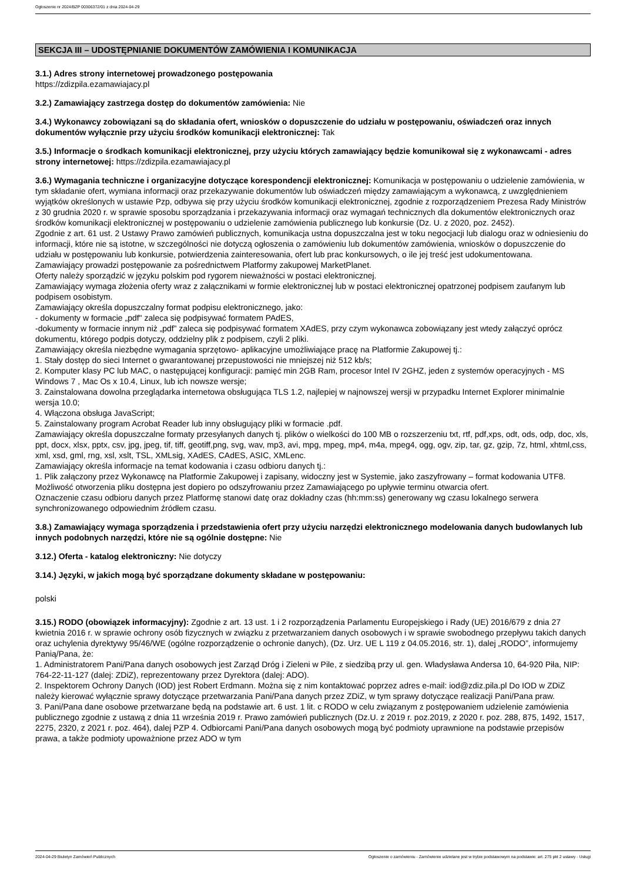Ogłoszenie nr 2024/BZP 00306372/01 z dnia 2024-04-29
SEKCJA III – UDOSTĘPNIANIE DOKUMENTÓW ZAMÓWIENIA I KOMUNIKACJA
3.1.) Adres strony internetowej prowadzonego postępowania
https://zdizpila.ezamawiajacy.pl
3.2.) Zamawiający zastrzega dostęp do dokumentów zamówienia: Nie
3.4.) Wykonawcy zobowiązani są do składania ofert, wniosków o dopuszczenie do udziału w postępowaniu, oświadczeń oraz innych dokumentów wyłącznie przy użyciu środków komunikacji elektronicznej: Tak
3.5.) Informacje o środkach komunikacji elektronicznej, przy użyciu których zamawiający będzie komunikował się z wykonawcami - adres strony internetowej: https://zdizpila.ezamawiajacy.pl
3.6.) Wymagania techniczne i organizacyjne dotyczące korespondencji elektronicznej: Komunikacja w postępowaniu o udzielenie zamówienia, w tym składanie ofert, wymiana informacji oraz przekazywanie dokumentów lub oświadczeń między zamawiającym a wykonawcą, z uwzględnieniem wyjątków określonych w ustawie Pzp, odbywa się przy użyciu środków komunikacji elektronicznej, zgodnie z rozporządzeniem Prezesa Rady Ministrów z 30 grudnia 2020 r. w sprawie sposobu sporządzania i przekazywania informacji oraz wymagań technicznych dla dokumentów elektronicznych oraz środków komunikacji elektronicznej w postępowaniu o udzielenie zamówienia publicznego lub konkursie (Dz. U. z 2020, poz. 2452).
Zgodnie z art. 61 ust. 2 Ustawy Prawo zamówień publicznych, komunikacja ustna dopuszczalna jest w toku negocjacji lub dialogu oraz w odniesieniu do informacji, które nie są istotne, w szczególności nie dotyczą ogłoszenia o zamówieniu lub dokumentów zamówienia, wniosków o dopuszczenie do udziału w postępowaniu lub konkursie, potwierdzenia zainteresowania, ofert lub prac konkursowych, o ile jej treść jest udokumentowana.
Zamawiający prowadzi postępowanie za pośrednictwem Platformy zakupowej MarketPlanet.
Oferty należy sporządzić w języku polskim pod rygorem nieważności w postaci elektronicznej.
Zamawiający wymaga złożenia oferty wraz z załącznikami w formie elektronicznej lub w postaci elektronicznej opatrzonej podpisem zaufanym lub podpisem osobistym.
Zamawiający określa dopuszczalny format podpisu elektronicznego, jako:
- dokumenty w formacie „pdf" zaleca się podpisywać formatem PAdES,
-dokumenty w formacie innym niż „pdf” zaleca się podpisywać formatem XAdES, przy czym wykonawca zobowiązany jest wtedy załączyć oprócz dokumentu, którego podpis dotyczy, oddzielny plik z podpisem, czyli 2 pliki.
Zamawiający określa niezbędne wymagania sprzętowo- aplikacyjne umożliwiające pracę na Platformie Zakupowej tj.:
1. Stały dostęp do sieci Internet o gwarantowanej przepustowości nie mniejszej niż 512 kb/s;
2. Komputer klasy PC lub MAC, o następującej konfiguracji: pamięć min 2GB Ram, procesor Intel IV 2GHZ, jeden z systemów operacyjnych - MS Windows 7 , Mac Os x 10.4, Linux, lub ich nowsze wersje;
3. Zainstalowana dowolna przeglądarka internetowa obsługująca TLS 1.2, najlepiej w najnowszej wersji w przypadku Internet Explorer minimalnie wersja 10.0;
4. Włączona obsługa JavaScript;
5. Zainstalowany program Acrobat Reader lub inny obsługujący pliki w formacie .pdf.
Zamawiający określa dopuszczalne formaty przesyłanych danych tj. plików o wielkości do 100 MB o rozszerzeniu txt, rtf, pdf,xps, odt, ods, odp, doc, xls, ppt, docx, xlsx, pptx, csv, jpg, jpeg, tif, tiff, geotiff,png, svg, wav, mp3, avi, mpg, mpeg, mp4, m4a, mpeg4, ogg, ogv, zip, tar, gz, gzip, 7z, html, xhtml,css, xml, xsd, gml, rng, xsl, xslt, TSL, XMLsig, XAdES, CAdES, ASIC, XMLenc.
Zamawiający określa informacje na temat kodowania i czasu odbioru danych tj.:
1. Plik załączony przez Wykonawcę na Platformie Zakupowej i zapisany, widoczny jest w Systemie, jako zaszyfrowany – format kodowania UTF8. Możliwość otworzenia pliku dostępna jest dopiero po odszyfrowaniu przez Zamawiającego po upływie terminu otwarcia ofert.
Oznaczenie czasu odbioru danych przez Platformę stanowi datę oraz dokładny czas (hh:mm:ss) generowany wg czasu lokalnego serwera synchronizowanego odpowiednim źródłem czasu.
3.8.) Zamawiający wymaga sporządzenia i przedstawienia ofert przy użyciu narzędzi elektronicznego modelowania danych budowlanych lub innych podobnych narzędzi, które nie są ogólnie dostępne: Nie
3.12.) Oferta - katalog elektroniczny: Nie dotyczy
3.14.) Języki, w jakich mogą być sporządzane dokumenty składane w postępowaniu:
polski
3.15.) RODO (obowiązek informacyjny): Zgodnie z art. 13 ust. 1 i 2 rozporządzenia Parlamentu Europejskiego i Rady (UE) 2016/679 z dnia 27 kwietnia 2016 r. w sprawie ochrony osób fizycznych w związku z przetwarzaniem danych osobowych i w sprawie swobodnego przepływu takich danych oraz uchylenia dyrektywy 95/46/WE (ogólne rozporządzenie o ochronie danych), (Dz. Urz. UE L 119 z 04.05.2016, str. 1), dalej „RODO”, informujemy Panią/Pana, że:
1. Administratorem Pani/Pana danych osobowych jest Zarząd Dróg i Zieleni w Pile, z siedzibą przy ul. gen. Władysława Andersa 10, 64-920 Piła, NIP: 764-22-11-127 (dalej: ZDiZ), reprezentowany przez Dyrektora (dalej: ADO).
2. Inspektorem Ochrony Danych (IOD) jest Robert Erdmann. Można się z nim kontaktować poprzez adres e-mail: iod@zdiz.pila.pl Do IOD w ZDiZ należy kierować wyłącznie sprawy dotyczące przetwarzania Pani/Pana danych przez ZDiZ, w tym sprawy dotyczące realizacji Pani/Pana praw.
3. Pani/Pana dane osobowe przetwarzane będą na podstawie art. 6 ust. 1 lit. c RODO w celu związanym z postępowaniem udzielenie zamówienia publicznego zgodnie z ustawą z dnia 11 września 2019 r. Prawo zamówień publicznych (Dz.U. z 2019 r. poz.2019, z 2020 r. poz. 288, 875, 1492, 1517, 2275, 2320, z 2021 r. poz. 464), dalej PZP 4. Odbiorcami Pani/Pana danych osobowych mogą być podmioty uprawnione na podstawie przepisów prawa, a także podmioty upoważnione przez ADO w tym
2024-04-29 Biuletyn Zamówień Publicznych Ogłoszenie o zamówieniu - Zamówienie udzielane jest w trybie podstawowym na podstawie: art. 275 pkt 2 ustawy - Usługi